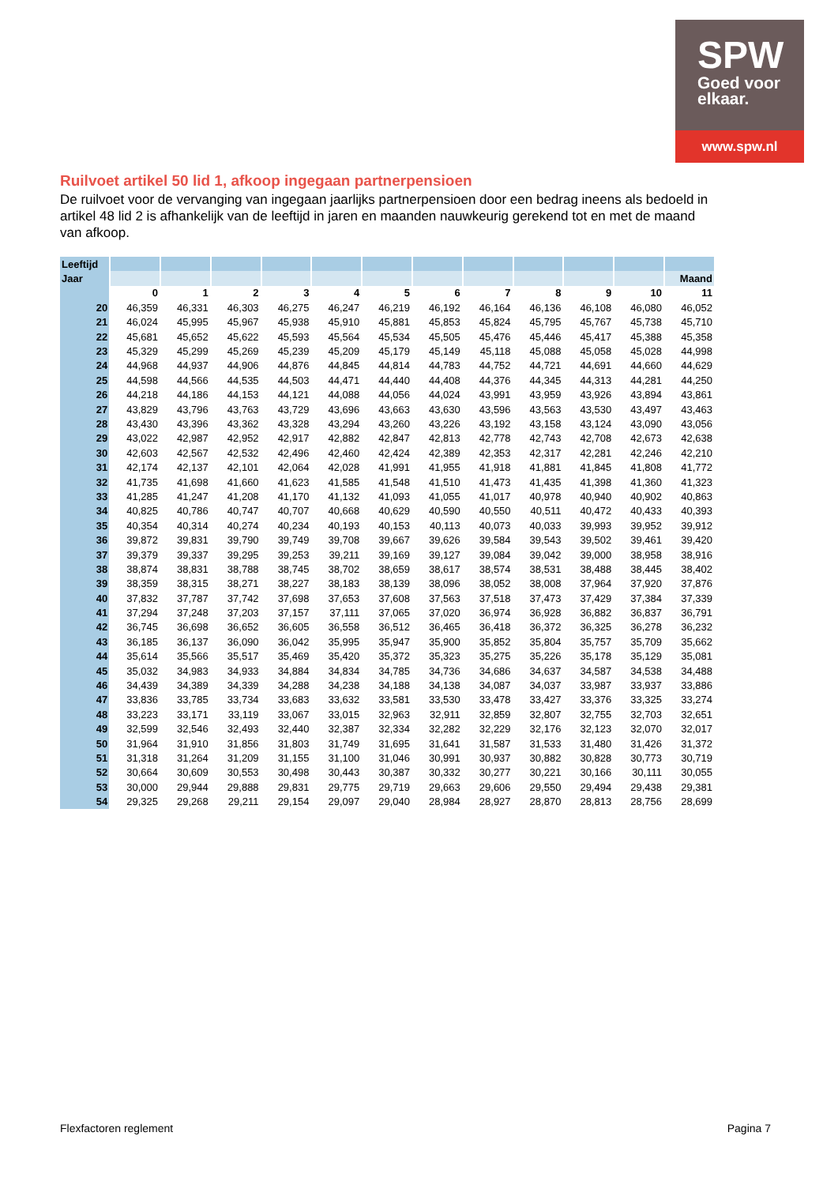SPW
Goed voor
elkaar.
www.spw.nl
Ruilvoet artikel 50 lid 1, afkoop ingegaan partnerpensioen
De ruilvoet voor de vervanging van ingegaan jaarlijks partnerpensioen door een bedrag ineens als bedoeld in artikel 48 lid 2 is afhankelijk van de leeftijd in jaren en maanden nauwkeurig gerekend tot en met de maand van afkoop.
| Leeftijd | | | | | | | | | | | | |
| Jaar | | | | | | | | | | | | Maand |
| | 0 | 1 | 2 | 3 | 4 | 5 | 6 | 7 | 8 | 9 | 10 | 11 |
| 20 | 46,359 | 46,331 | 46,303 | 46,275 | 46,247 | 46,219 | 46,192 | 46,164 | 46,136 | 46,108 | 46,080 | 46,052 |
| 21 | 46,024 | 45,995 | 45,967 | 45,938 | 45,910 | 45,881 | 45,853 | 45,824 | 45,795 | 45,767 | 45,738 | 45,710 |
| 22 | 45,681 | 45,652 | 45,622 | 45,593 | 45,564 | 45,534 | 45,505 | 45,476 | 45,446 | 45,417 | 45,388 | 45,358 |
| 23 | 45,329 | 45,299 | 45,269 | 45,239 | 45,209 | 45,179 | 45,149 | 45,118 | 45,088 | 45,058 | 45,028 | 44,998 |
| 24 | 44,968 | 44,937 | 44,906 | 44,876 | 44,845 | 44,814 | 44,783 | 44,752 | 44,721 | 44,691 | 44,660 | 44,629 |
| 25 | 44,598 | 44,566 | 44,535 | 44,503 | 44,471 | 44,440 | 44,408 | 44,376 | 44,345 | 44,313 | 44,281 | 44,250 |
| 26 | 44,218 | 44,186 | 44,153 | 44,121 | 44,088 | 44,056 | 44,024 | 43,991 | 43,959 | 43,926 | 43,894 | 43,861 |
| 27 | 43,829 | 43,796 | 43,763 | 43,729 | 43,696 | 43,663 | 43,630 | 43,596 | 43,563 | 43,530 | 43,497 | 43,463 |
| 28 | 43,430 | 43,396 | 43,362 | 43,328 | 43,294 | 43,260 | 43,226 | 43,192 | 43,158 | 43,124 | 43,090 | 43,056 |
| 29 | 43,022 | 42,987 | 42,952 | 42,917 | 42,882 | 42,847 | 42,813 | 42,778 | 42,743 | 42,708 | 42,673 | 42,638 |
| 30 | 42,603 | 42,567 | 42,532 | 42,496 | 42,460 | 42,424 | 42,389 | 42,353 | 42,317 | 42,281 | 42,246 | 42,210 |
| 31 | 42,174 | 42,137 | 42,101 | 42,064 | 42,028 | 41,991 | 41,955 | 41,918 | 41,881 | 41,845 | 41,808 | 41,772 |
| 32 | 41,735 | 41,698 | 41,660 | 41,623 | 41,585 | 41,548 | 41,510 | 41,473 | 41,435 | 41,398 | 41,360 | 41,323 |
| 33 | 41,285 | 41,247 | 41,208 | 41,170 | 41,132 | 41,093 | 41,055 | 41,017 | 40,978 | 40,940 | 40,902 | 40,863 |
| 34 | 40,825 | 40,786 | 40,747 | 40,707 | 40,668 | 40,629 | 40,590 | 40,550 | 40,511 | 40,472 | 40,433 | 40,393 |
| 35 | 40,354 | 40,314 | 40,274 | 40,234 | 40,193 | 40,153 | 40,113 | 40,073 | 40,033 | 39,993 | 39,952 | 39,912 |
| 36 | 39,872 | 39,831 | 39,790 | 39,749 | 39,708 | 39,667 | 39,626 | 39,584 | 39,543 | 39,502 | 39,461 | 39,420 |
| 37 | 39,379 | 39,337 | 39,295 | 39,253 | 39,211 | 39,169 | 39,127 | 39,084 | 39,042 | 39,000 | 38,958 | 38,916 |
| 38 | 38,874 | 38,831 | 38,788 | 38,745 | 38,702 | 38,659 | 38,617 | 38,574 | 38,531 | 38,488 | 38,445 | 38,402 |
| 39 | 38,359 | 38,315 | 38,271 | 38,227 | 38,183 | 38,139 | 38,096 | 38,052 | 38,008 | 37,964 | 37,920 | 37,876 |
| 40 | 37,832 | 37,787 | 37,742 | 37,698 | 37,653 | 37,608 | 37,563 | 37,518 | 37,473 | 37,429 | 37,384 | 37,339 |
| 41 | 37,294 | 37,248 | 37,203 | 37,157 | 37,111 | 37,065 | 37,020 | 36,974 | 36,928 | 36,882 | 36,837 | 36,791 |
| 42 | 36,745 | 36,698 | 36,652 | 36,605 | 36,558 | 36,512 | 36,465 | 36,418 | 36,372 | 36,325 | 36,278 | 36,232 |
| 43 | 36,185 | 36,137 | 36,090 | 36,042 | 35,995 | 35,947 | 35,900 | 35,852 | 35,804 | 35,757 | 35,709 | 35,662 |
| 44 | 35,614 | 35,566 | 35,517 | 35,469 | 35,420 | 35,372 | 35,323 | 35,275 | 35,226 | 35,178 | 35,129 | 35,081 |
| 45 | 35,032 | 34,983 | 34,933 | 34,884 | 34,834 | 34,785 | 34,736 | 34,686 | 34,637 | 34,587 | 34,538 | 34,488 |
| 46 | 34,439 | 34,389 | 34,339 | 34,288 | 34,238 | 34,188 | 34,138 | 34,087 | 34,037 | 33,987 | 33,937 | 33,886 |
| 47 | 33,836 | 33,785 | 33,734 | 33,683 | 33,632 | 33,581 | 33,530 | 33,478 | 33,427 | 33,376 | 33,325 | 33,274 |
| 48 | 33,223 | 33,171 | 33,119 | 33,067 | 33,015 | 32,963 | 32,911 | 32,859 | 32,807 | 32,755 | 32,703 | 32,651 |
| 49 | 32,599 | 32,546 | 32,493 | 32,440 | 32,387 | 32,334 | 32,282 | 32,229 | 32,176 | 32,123 | 32,070 | 32,017 |
| 50 | 31,964 | 31,910 | 31,856 | 31,803 | 31,749 | 31,695 | 31,641 | 31,587 | 31,533 | 31,480 | 31,426 | 31,372 |
| 51 | 31,318 | 31,264 | 31,209 | 31,155 | 31,100 | 31,046 | 30,991 | 30,937 | 30,882 | 30,828 | 30,773 | 30,719 |
| 52 | 30,664 | 30,609 | 30,553 | 30,498 | 30,443 | 30,387 | 30,332 | 30,277 | 30,221 | 30,166 | 30,111 | 30,055 |
| 53 | 30,000 | 29,944 | 29,888 | 29,831 | 29,775 | 29,719 | 29,663 | 29,606 | 29,550 | 29,494 | 29,438 | 29,381 |
| 54 | 29,325 | 29,268 | 29,211 | 29,154 | 29,097 | 29,040 | 28,984 | 28,927 | 28,870 | 28,813 | 28,756 | 28,699 |
Flexfactoren reglement Pagina 7